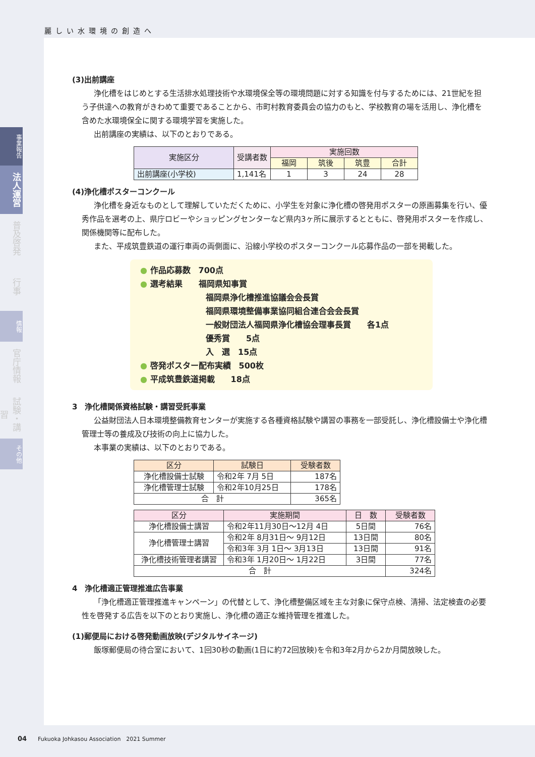麗しい水環境の創造へ
事業報告
法人運営
普及啓発
行事
情報
官庁情報
試験・講習
その他
(3)出前講座
浄化槽をはじめとする生活排水処理技術や水環境保全等の環境問題に対する知識を付与するためには、21世紀を担う子供達への教育がきわめて重要であることから、市町村教育委員会の協力のもと、学校教育の場を活用し、浄化槽を含めた水環境保全に関する環境学習を実施した。
出前講座の実績は、以下のとおりである。
| 実施区分 | 受講者数 | 実施回数 | | | |
| --- | --- | --- | --- | --- | --- |
| | | 福岡 | 筑後 | 筑豊 | 合計 |
| 出前講座(小学校) | 1,141名 | 1 | 3 | 24 | 28 |
(4)浄化槽ポスターコンクール
浄化槽を身近なものとして理解していただくために、小学生を対象に浄化槽の啓発用ポスターの原画募集を行い、優秀作品を選考の上、県庁ロビーやショッピングセンターなど県内3ヶ所に展示するとともに、啓発用ポスターを作成し、関係機関等に配布した。
また、平成筑豊鉄道の運行車両の両側面に、沿線小学校のポスターコンクール応募作品の一部を掲載した。
● 作品応募数　700点
● 選考結果　　福岡県知事賞
福岡県浄化槽推進協議会会長賞
福岡県環境整備事業協同組合連合会会長賞
一般財団法人福岡県浄化槽協会理事長賞　　各1点
優秀賞　　5点
入　選　15点
● 啓発ポスター配布実績　500枚
● 平成筑豊鉄道掲載　　18点
3　浄化槽関係資格試験・講習受託事業
公益財団法人日本環境整備教育センターが実施する各種資格試験や講習の事務を一部受託し、浄化槽設備士や浄化槽管理士等の養成及び技術の向上に協力した。
本事業の実績は、以下のとおりである。
| 区分 | 試験日 | 受験者数 |
| --- | --- | --- |
| 浄化槽設備士試験 | 令和2年 7月 5日 | 187名 |
| 浄化槽管理士試験 | 令和2年10月25日 | 178名 |
| 合 計 | | 365名 |
| 区分 | 実施期間 | 日 数 | 受験者数 |
| --- | --- | --- | --- |
| 浄化槽設備士講習 | 令和2年11月30日～12月 4日 | 5日間 | 76名 |
| 浄化槽管理士講習 | 令和2年 8月31日～ 9月12日 | 13日間 | 80名 |
| | 令和3年 3月 1日～ 3月13日 | 13日間 | 91名 |
| 浄化槽技術管理者講習 | 令和3年 1月20日～ 1月22日 | 3日間 | 77名 |
| 合 計 | | | 324名 |
4　浄化槽適正管理推進広告事業
「浄化槽適正管理推進キャンペーン」の代替として、浄化槽整備区域を主な対象に保守点検、清掃、法定検査の必要性を啓発する広告を以下のとおり実施し、浄化槽の適正な維持管理を推進した。
(1)郵便局における啓発動画放映(デジタルサイネージ)
飯塚郵便局の待合室において、1回30秒の動画(1日に約72回放映)を令和3年2月から2か月間放映した。
04　　Fukuoka Johkasou Association　2021 Summer